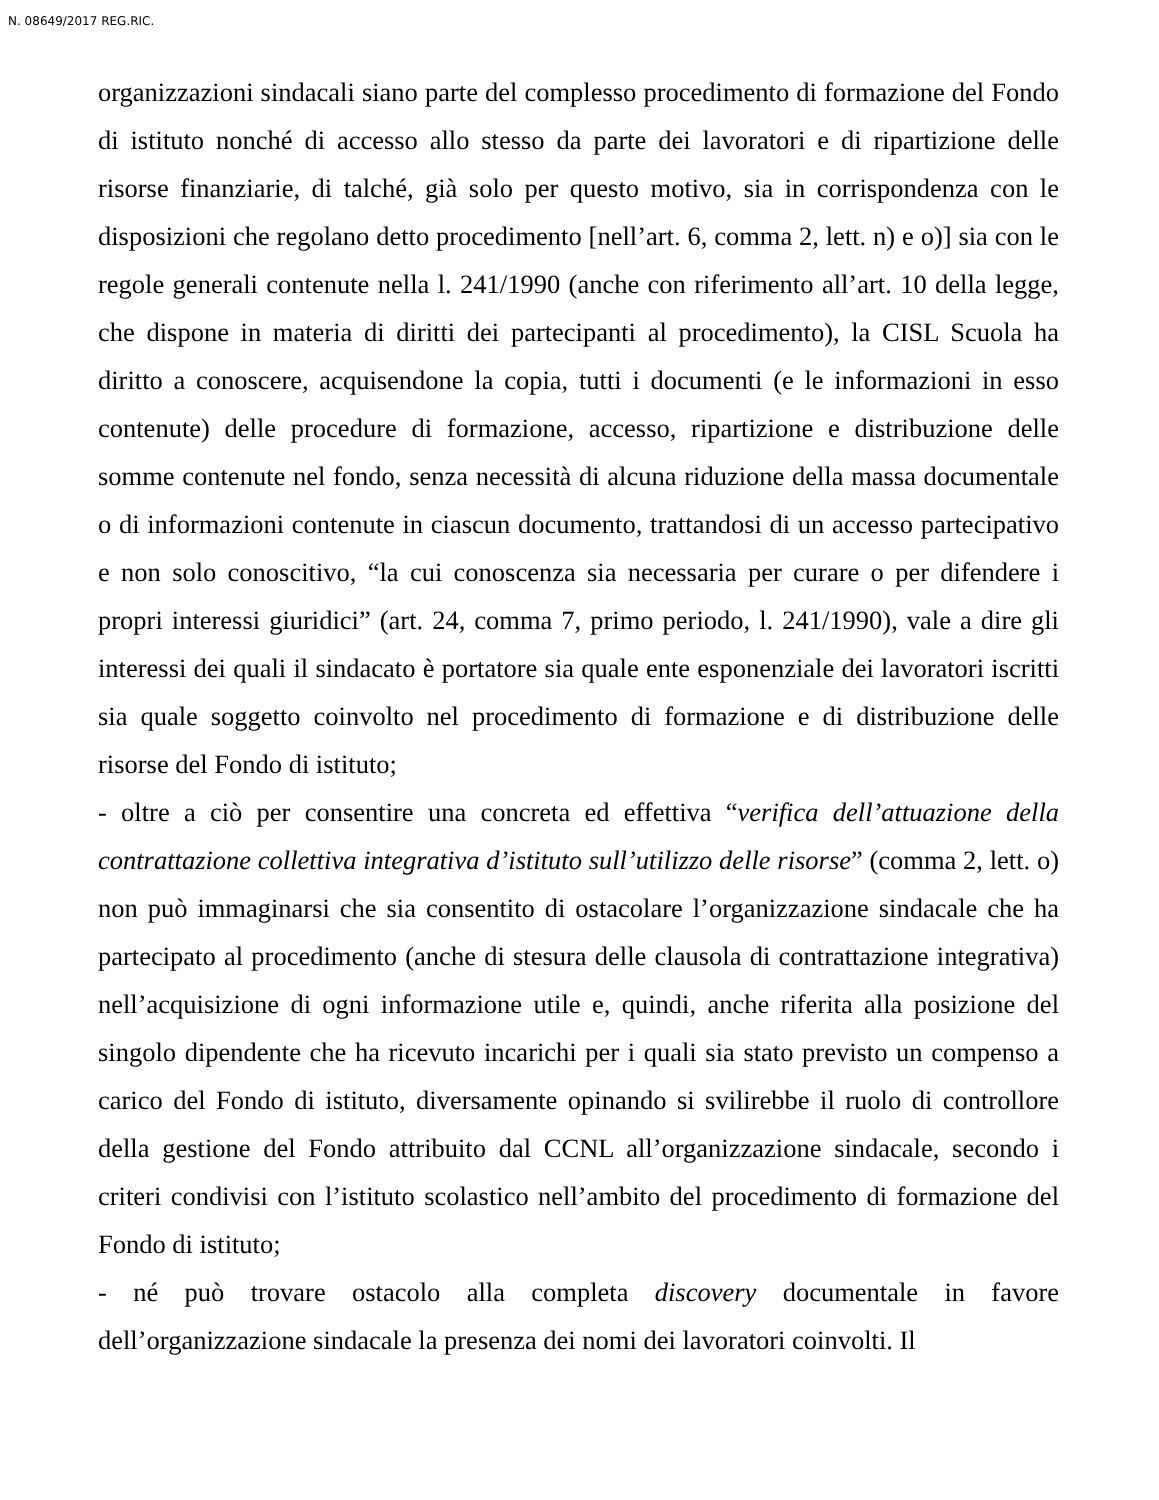N. 08649/2017 REG.RIC.
organizzazioni sindacali siano parte del complesso procedimento di formazione del Fondo di istituto nonché di accesso allo stesso da parte dei lavoratori e di ripartizione delle risorse finanziarie, di talché, già solo per questo motivo, sia in corrispondenza con le disposizioni che regolano detto procedimento [nell’art. 6, comma 2, lett. n) e o)] sia con le regole generali contenute nella l. 241/1990 (anche con riferimento all’art. 10 della legge, che dispone in materia di diritti dei partecipanti al procedimento), la CISL Scuola ha diritto a conoscere, acquisendone la copia, tutti i documenti (e le informazioni in esso contenute) delle procedure di formazione, accesso, ripartizione e distribuzione delle somme contenute nel fondo, senza necessità di alcuna riduzione della massa documentale o di informazioni contenute in ciascun documento, trattandosi di un accesso partecipativo e non solo conoscitivo, “la cui conoscenza sia necessaria per curare o per difendere i propri interessi giuridici” (art. 24, comma 7, primo periodo, l. 241/1990), vale a dire gli interessi dei quali il sindacato è portatore sia quale ente esponenziale dei lavoratori iscritti sia quale soggetto coinvolto nel procedimento di formazione e di distribuzione delle risorse del Fondo di istituto;
- oltre a ciò per consentire una concreta ed effettiva “verifica dell’attuazione della contrattazione collettiva integrativa d’istituto sull’utilizzo delle risorse” (comma 2, lett. o) non può immaginarsi che sia consentito di ostacolare l’organizzazione sindacale che ha partecipato al procedimento (anche di stesura delle clausola di contrattazione integrativa) nell’acquisizione di ogni informazione utile e, quindi, anche riferita alla posizione del singolo dipendente che ha ricevuto incarichi per i quali sia stato previsto un compenso a carico del Fondo di istituto, diversamente opinando si svilirebbe il ruolo di controllore della gestione del Fondo attribuito dal CCNL all’organizzazione sindacale, secondo i criteri condivisi con l’istituto scolastico nell’ambito del procedimento di formazione del Fondo di istituto;
- né può trovare ostacolo alla completa discovery documentale in favore dell’organizzazione sindacale la presenza dei nomi dei lavoratori coinvolti. Il